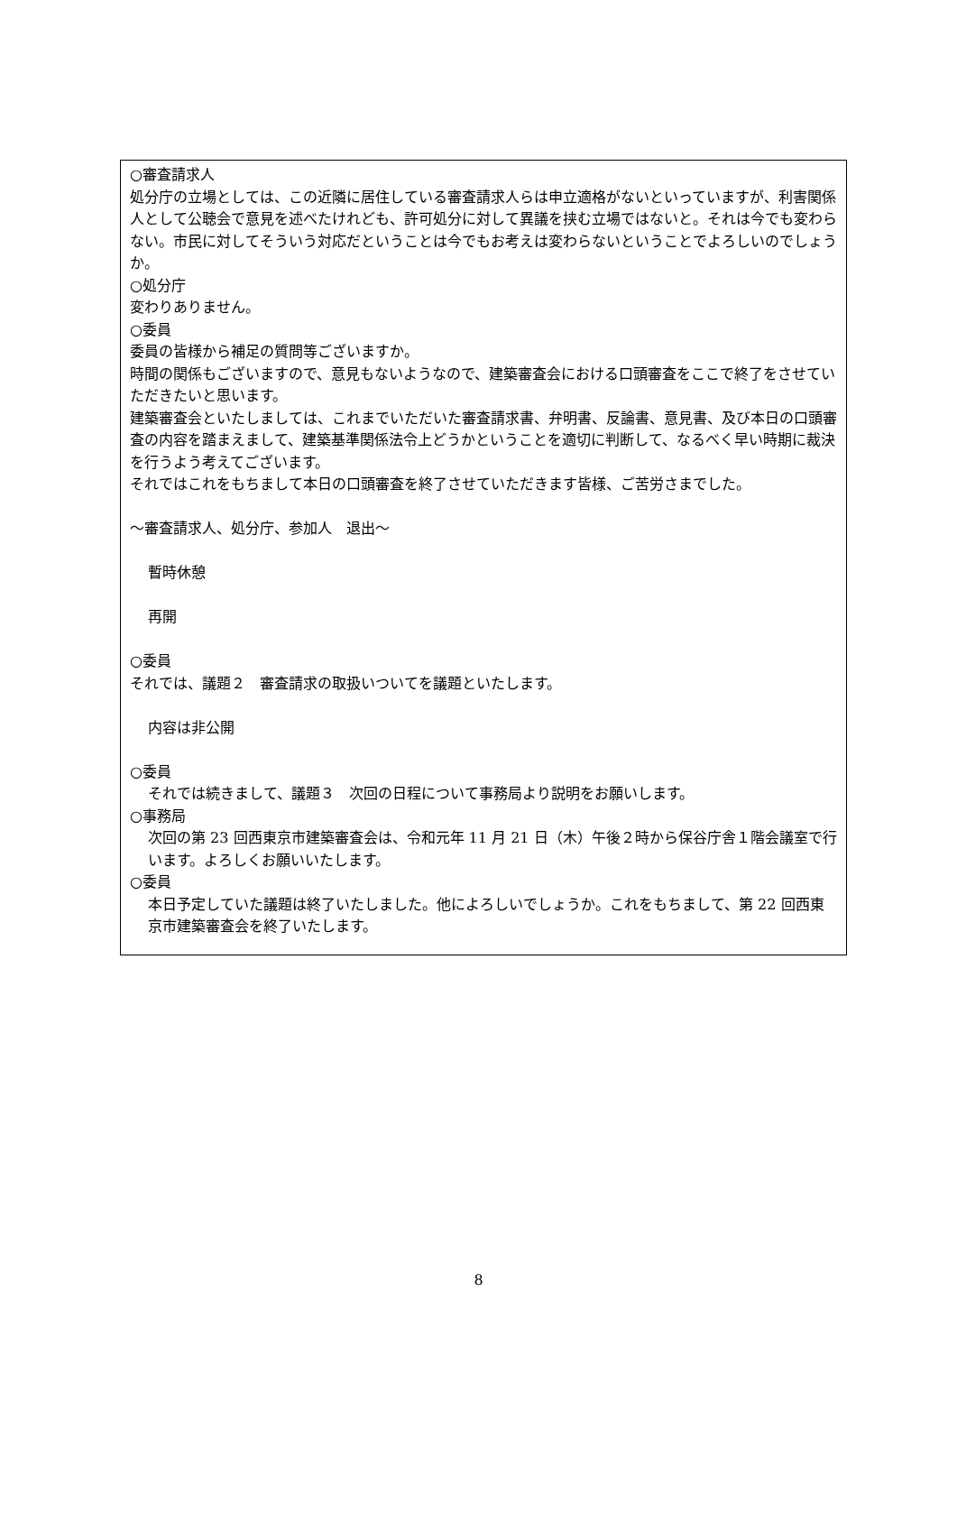○審査請求人
処分庁の立場としては、この近隣に居住している審査請求人らは申立適格がないといっていますが、利害関係人として公聴会で意見を述べたけれども、許可処分に対して異議を挟む立場ではないと。それは今でも変わらない。市民に対してそういう対応だということは今でもお考えは変わらないということでよろしいのでしょうか。
○処分庁
変わりありません。
○委員
委員の皆様から補足の質問等ございますか。
時間の関係もございますので、意見もないようなので、建築審査会における口頭審査をここで終了をさせていただきたいと思います。
建築審査会といたしましては、これまでいただいた審査請求書、弁明書、反論書、意見書、及び本日の口頭審査の内容を踏まえまして、建築基準関係法令上どうかということを適切に判断して、なるべく早い時期に裁決を行うよう考えてございます。
それではこれをもちまして本日の口頭審査を終了させていただきます皆様、ご苦労さまでした。
～審査請求人、処分庁、参加人　退出～
暫時休憩
再開
○委員
それでは、議題２　審査請求の取扱いついてを議題といたします。
内容は非公開
○委員
それでは続きまして、議題３　次回の日程について事務局より説明をお願いします。
○事務局
次回の第 23 回西東京市建築審査会は、令和元年 11 月 21 日（木）午後２時から保谷庁舎１階会議室で行います。よろしくお願いいたします。
○委員
本日予定していた議題は終了いたしました。他によろしいでしょうか。これをもちまして、第 22 回西東京市建築審査会を終了いたします。
8